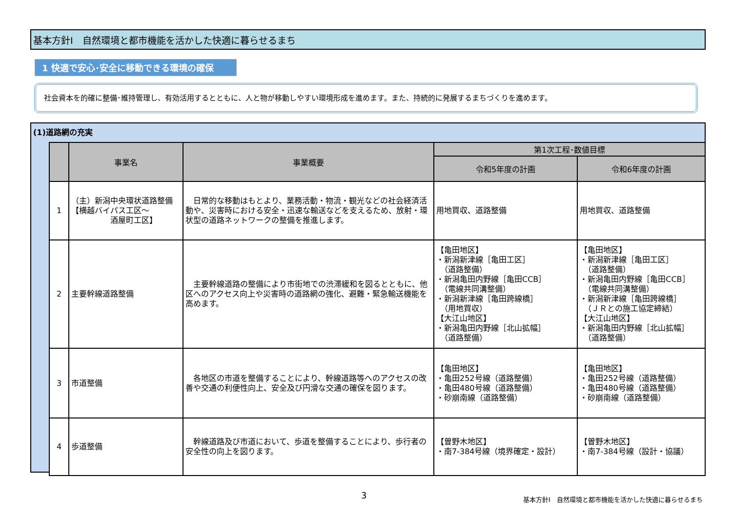基本方針Ⅰ　自然環境と都市機能を活かした快適に暮らせるまち
1 快適で安心･安全に移動できる環境の確保
社会資本を的確に整備･維持管理し、有効活用するとともに、人と物が移動しやすい環境形成を進めます。また、持続的に発展するまちづくりを進めます。
(1)道路網の充実
| | 事業名 | 事業概要 | 第1次工程･数値目標 | |
| --- | --- | --- | --- | --- |
| | | | 令和5年度の計画 | 令和6年度の計画 |
| 1 | （主）新潟中央環状道路整備 【横越バイパス工区～ 酒屋町工区】 | 日常的な移動はもとより、業務活動・物流・観光などの社会経済活動や、災害時における安全・迅速な輸送などを支えるため、放射・環状型の道路ネットワークの整備を推進します。 | 用地買収、道路整備 | 用地買収、道路整備 |
| 2 | 主要幹線道路整備 | 主要幹線道路の整備により市街地での渋滞緩和を図るとともに、他区へのアクセス向上や災害時の道路網の強化、避難・緊急輸送機能を高めます。 | 【亀田地区】 ・新潟新津線［亀田工区］ （道路整備） ・新潟亀田内野線［亀田CCB］ （電線共同溝整備） ・新潟新津線［亀田跨線橋］ （用地買収） 【大江山地区】 ・新潟亀田内野線［北山拡幅］ （道路整備） | 【亀田地区】 ・新潟新津線［亀田工区］ （道路整備） ・新潟亀田内野線［亀田CCB］ （電線共同溝整備） ・新潟新津線［亀田跨線橋］ （ＪＲとの施工協定締結） 【大江山地区】 ・新潟亀田内野線［北山拡幅］ （道路整備） |
| 3 | 市道整備 | 各地区の市道を整備することにより、幹線道路等へのアクセスの改善や交通の利便性向上、安全及び円滑な交通の確保を図ります。 | 【亀田地区】 ・亀田252号線（道路整備） ・亀田480号線（道路整備） ・砂崩南線（道路整備） | 【亀田地区】 ・亀田252号線（道路整備） ・亀田480号線（道路整備） ・砂崩南線（道路整備） |
| 4 | 歩道整備 | 幹線道路及び市道において、歩道を整備することにより、歩行者の安全性の向上を図ります。 | 【曽野木地区】 ・南7-384号線（境界確定・設計） | 【曽野木地区】 ・南7-384号線（設計・協議） |
3
基本方針Ⅰ　自然環境と都市機能を活かした快適に暮らせるまち